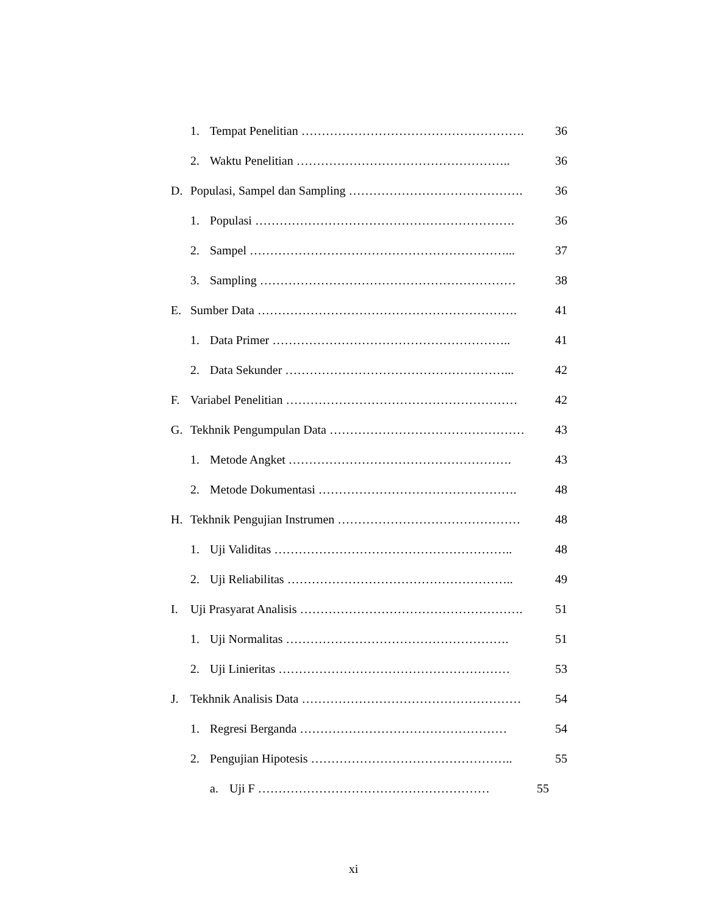1. Tempat Penelitian ………………………………………………. 36
2. Waktu Penelitian …………………………………………….. 36
D. Populasi, Sampel dan Sampling ……………………………………. 36
1. Populasi ………………………………………………………. 36
2. Sampel ………………………………………………………... 37
3. Sampling ……………………………………………………… 38
E. Sumber Data ………………………………………………………. 41
1. Data Primer ………………………………………………….. 41
2. Data Sekunder ………………………………………………... 42
F. Variabel Penelitian ………………………………………………… 42
G. Tekhnik Pengumpulan Data ………………………………………… 43
1. Metode Angket ………………………………………………. 43
2. Metode Dokumentasi …………………………………………. 48
H. Tekhnik Pengujian Instrumen ……………………………………… 48
1. Uji Validitas ………………………………………………….. 48
2. Uji Reliabilitas ……………………………………………….. 49
I. Uji Prasyarat Analisis ………………………………………………. 51
1. Uji Normalitas ………………………………………………. 51
2. Uji Linieritas ………………………………………………… 53
J. Tekhnik Analisis Data ……………………………………………… 54
1. Regresi Berganda …………………………………………… 54
2. Pengujian Hipotesis ………………………………………….. 55
a. Uji F ………………………………………………… 55
xi